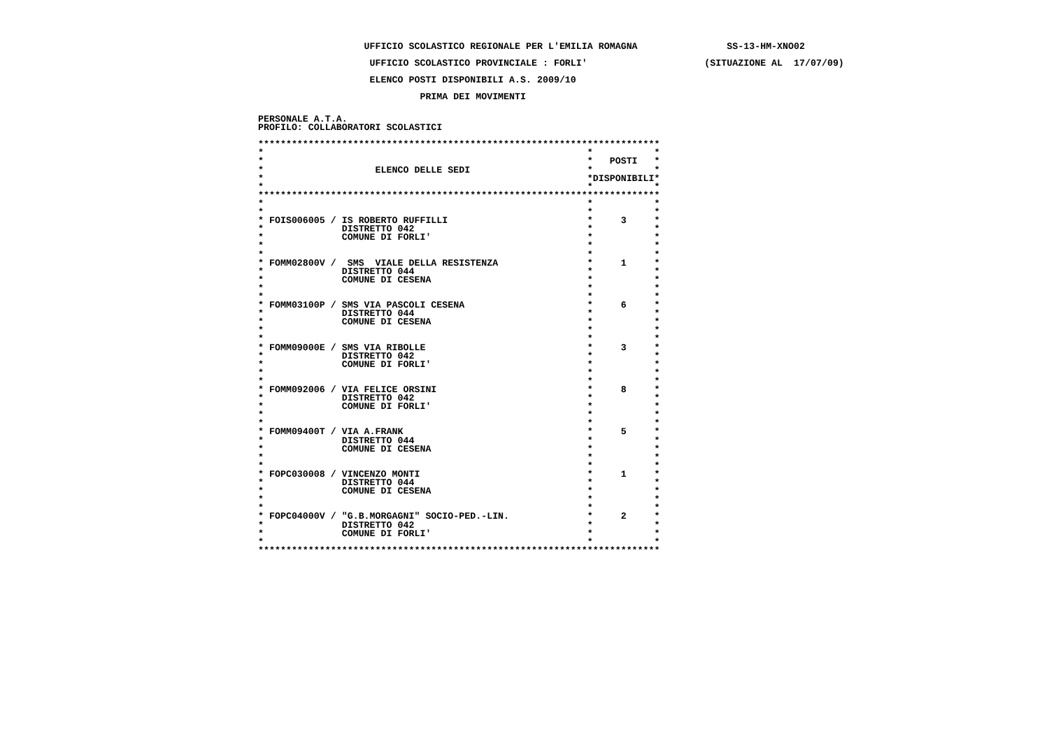UFFICIO SCOLASTICO REGIONALE PER L'EMILIA ROMAGNA                SS-13-HM-XNO02
                    UFFICIO SCOLASTICO PROVINCIALE : FORLI'                     (SITUAZIONE AL  17/07/09)
                    ELENCO POSTI DISPONIBILI A.S. 2009/10
                             PRIMA DEI MOVIMENTI
PERSONALE A.T.A.
PROFILO: COLLABORATORI SCOLASTICI

************************************************************************
*                                                          *           *
*                                                          *   POSTI   *
*                    ELENCO DELLE SEDI                     *           *
*                                                          *DISPONIBILI*
*                                                          *           *
************************************************************************
*                                                          *           *
*                                                          *           *
* FOIS006005 / IS ROBERTO RUFFILLI                         *     3     *
*              DISTRETTO 042                               *           *
*              COMUNE DI FORLI'                            *           *
*                                                          *           *
*                                                          *           *
* FOMM02800V /  SMS  VIALE DELLA RESISTENZA                *     1     *
*              DISTRETTO 044                               *           *
*              COMUNE DI CESENA                            *           *
*                                                          *           *
*                                                          *           *
* FOMM03100P / SMS VIA PASCOLI CESENA                      *     6     *
*              DISTRETTO 044                               *           *
*              COMUNE DI CESENA                            *           *
*                                                          *           *
*                                                          *           *
* FOMM09000E / SMS VIA RIBOLLE                             *     3     *
*              DISTRETTO 042                               *           *
*              COMUNE DI FORLI'                            *           *
*                                                          *           *
*                                                          *           *
* FOMM092006 / VIA FELICE ORSINI                           *     8     *
*              DISTRETTO 042                               *           *
*              COMUNE DI FORLI'                            *           *
*                                                          *           *
*                                                          *           *
* FOMM09400T / VIA A.FRANK                                 *     5     *
*              DISTRETTO 044                               *           *
*              COMUNE DI CESENA                            *           *
*                                                          *           *
*                                                          *           *
* FOPC030008 / VINCENZO MONTI                              *     1     *
*              DISTRETTO 044                               *           *
*              COMUNE DI CESENA                            *           *
*                                                          *           *
*                                                          *           *
* FOPC04000V / "G.B.MORGAGNI" SOCIO-PED.-LIN.              *     2     *
*              DISTRETTO 042                               *           *
*              COMUNE DI FORLI'                            *           *
*                                                          *           *
************************************************************************